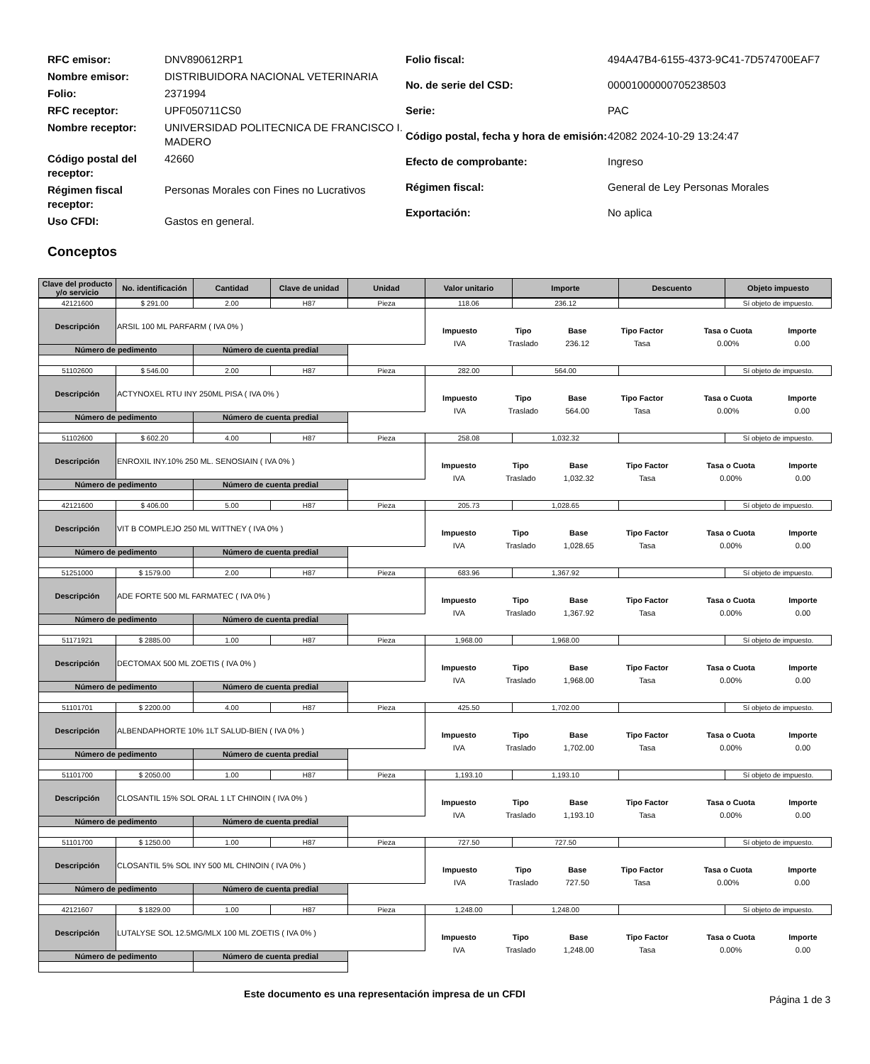| RFC emisor: | DNV890612RP1 |
| Nombre emisor: | DISTRIBUIDORA NACIONAL VETERINARIA |
| Folio: | 2371994 |
| RFC receptor: | UPF050711CS0 |
| Nombre receptor: | UNIVERSIDAD POLITECNICA DE FRANCISCO I. MADERO |
| Código postal del receptor: | 42660 |
| Régimen fiscal receptor: | Personas Morales con Fines no Lucrativos |
| Uso CFDI: | Gastos en general. |
| Folio fiscal: | 494A47B4-6155-4373-9C41-7D574700EAF7 |
| No. de serie del CSD: | 00001000000705238503 |
| Serie: | PAC |
| Código postal, fecha y hora de emisión: | 42082 2024-10-29 13:24:47 |
| Efecto de comprobante: | Ingreso |
| Régimen fiscal: | General de Ley Personas Morales |
| Exportación: | No aplica |
Conceptos
| Clave del producto y/o servicio | No. identificación | Cantidad | Clave de unidad | Unidad | Valor unitario | Importe | Descuento | Objeto impuesto |
| --- | --- | --- | --- | --- | --- | --- | --- | --- |
| 42121600 | $ 291.00 | 2.00 | H87 | Pieza | 118.06 | 236.12 | | Sí objeto de impuesto. |
| Descripción | ARSIL 100 ML PARFARM ( IVA 0% ) | | | | / Impuesto / Tipo / Base / Tipo Factor / Tasa o Cuota / Importe / / IVA / Traslado / 236.12 / Tasa / 0.00% / 0.00 / | | | |
| Número de pedimento | | Número de cuenta predial | | | | | | |
| 51102600 | $ 546.00 | 2.00 | H87 | Pieza | 282.00 | 564.00 | | Sí objeto de impuesto. |
| Descripción | ACTYNOXEL RTU INY 250ML PISA ( IVA 0% ) | | | | / Impuesto / Tipo / Base / Tipo Factor / Tasa o Cuota / Importe / / IVA / Traslado / 564.00 / Tasa / 0.00% / 0.00 / | | | |
| Número de pedimento | | Número de cuenta predial | | | | | | |
| 51102600 | $ 602.20 | 4.00 | H87 | Pieza | 258.08 | 1,032.32 | | Sí objeto de impuesto. |
| Descripción | ENROXIL INY.10% 250 ML. SENOSIAIN ( IVA 0% ) | | | | / Impuesto / Tipo / Base / Tipo Factor / Tasa o Cuota / Importe / / IVA / Traslado / 1,032.32 / Tasa / 0.00% / 0.00 / | | | |
| Número de pedimento | | Número de cuenta predial | | | | | | |
| 42121600 | $ 406.00 | 5.00 | H87 | Pieza | 205.73 | 1,028.65 | | Sí objeto de impuesto. |
| Descripción | VIT B COMPLEJO 250 ML WITTNEY ( IVA 0% ) | | | | / Impuesto / Tipo / Base / Tipo Factor / Tasa o Cuota / Importe / / IVA / Traslado / 1,028.65 / Tasa / 0.00% / 0.00 / | | | |
| Número de pedimento | | Número de cuenta predial | | | | | | |
| 51251000 | $ 1579.00 | 2.00 | H87 | Pieza | 683.96 | 1,367.92 | | Sí objeto de impuesto. |
| Descripción | ADE FORTE 500 ML FARMATEC ( IVA 0% ) | | | | / Impuesto / Tipo / Base / Tipo Factor / Tasa o Cuota / Importe / / IVA / Traslado / 1,367.92 / Tasa / 0.00% / 0.00 / | | | |
| Número de pedimento | | Número de cuenta predial | | | | | | |
| 51171921 | $ 2885.00 | 1.00 | H87 | Pieza | 1,968.00 | 1,968.00 | | Sí objeto de impuesto. |
| Descripción | DECTOMAX 500 ML ZOETIS ( IVA 0% ) | | | | / Impuesto / Tipo / Base / Tipo Factor / Tasa o Cuota / Importe / / IVA / Traslado / 1,968.00 / Tasa / 0.00% / 0.00 / | | | |
| Número de pedimento | | Número de cuenta predial | | | | | | |
| 51101701 | $ 2200.00 | 4.00 | H87 | Pieza | 425.50 | 1,702.00 | | Sí objeto de impuesto. |
| Descripción | ALBENDAPHORTE 10% 1LT SALUD-BIEN ( IVA 0% ) | | | | / Impuesto / Tipo / Base / Tipo Factor / Tasa o Cuota / Importe / / IVA / Traslado / 1,702.00 / Tasa / 0.00% / 0.00 / | | | |
| Número de pedimento | | Número de cuenta predial | | | | | | |
| 51101700 | $ 2050.00 | 1.00 | H87 | Pieza | 1,193.10 | 1,193.10 | | Sí objeto de impuesto. |
| Descripción | CLOSANTIL 15% SOL ORAL 1 LT CHINOIN ( IVA 0% ) | | | | / Impuesto / Tipo / Base / Tipo Factor / Tasa o Cuota / Importe / / IVA / Traslado / 1,193.10 / Tasa / 0.00% / 0.00 / | | | |
| Número de pedimento | | Número de cuenta predial | | | | | | |
| 51101700 | $ 1250.00 | 1.00 | H87 | Pieza | 727.50 | 727.50 | | Sí objeto de impuesto. |
| Descripción | CLOSANTIL 5% SOL INY 500 ML CHINOIN ( IVA 0% ) | | | | / Impuesto / Tipo / Base / Tipo Factor / Tasa o Cuota / Importe / / IVA / Traslado / 727.50 / Tasa / 0.00% / 0.00 / | | | |
| Número de pedimento | | Número de cuenta predial | | | | | | |
| 42121607 | $ 1829.00 | 1.00 | H87 | Pieza | 1,248.00 | 1,248.00 | | Sí objeto de impuesto. |
| Descripción | LUTALYSE SOL 12.5MG/MLX 100 ML ZOETIS ( IVA 0% ) | | | | / Impuesto / Tipo / Base / Tipo Factor / Tasa o Cuota / Importe / / IVA / Traslado / 1,248.00 / Tasa / 0.00% / 0.00 / | | | |
| Número de pedimento | | Número de cuenta predial | | | | | | |
Este documento es una representación impresa de un CFDI
Página 1 de 3